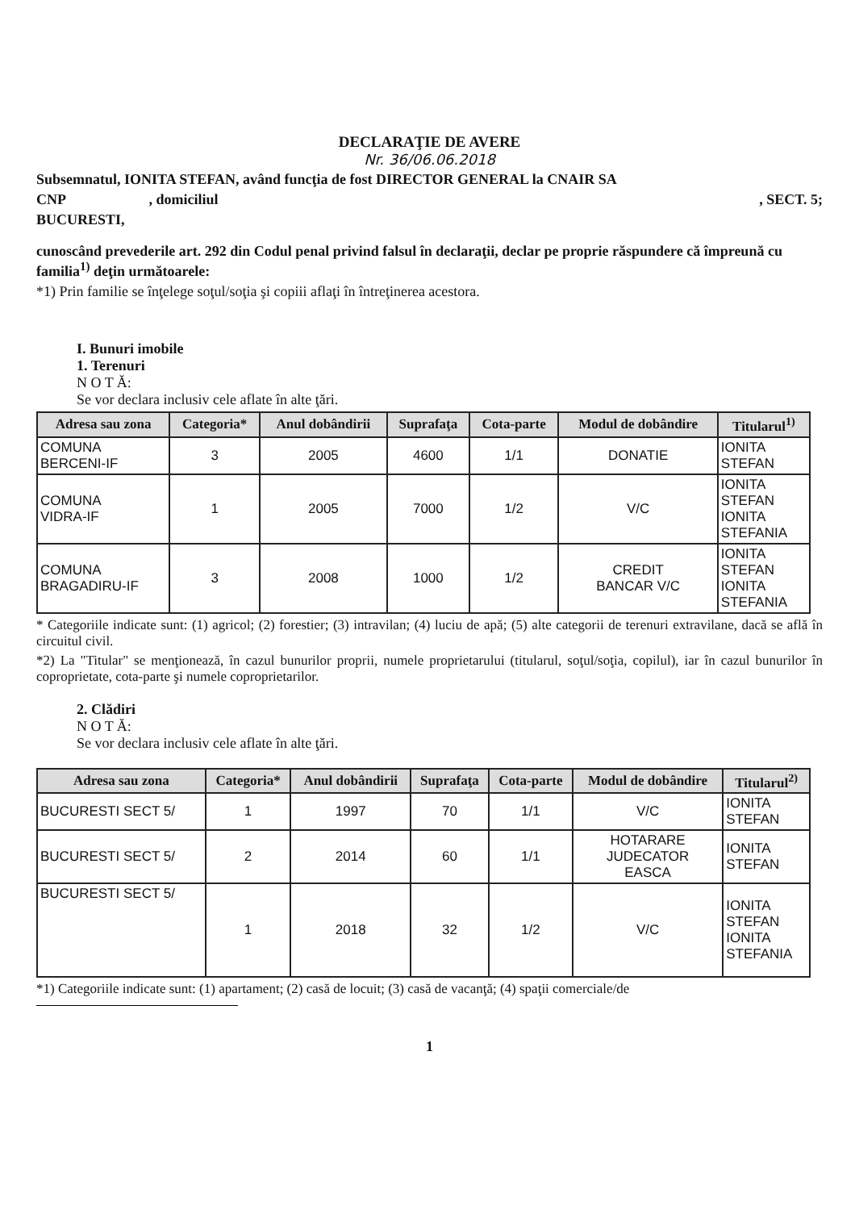DECLARAŢIE DE AVERE
Nr. 36/06.06.2018
Subsemnatul, IONITA STEFAN, având funcţia de fost DIRECTOR GENERAL la CNAIR SA
CNP , domiciliul , SECT. 5;
BUCURESTI,
cunoscând prevederile art. 292 din Codul penal privind falsul în declaraţii, declar pe proprie răspundere că împreună cu familia<sup>1)</sup> deţin următoarele:
*1) Prin familie se înţelege soţul/soţia şi copiii aflaţi în întreţinerea acestora.
I. Bunuri imobile
1. Terenuri
N O T Ă:
Se vor declara inclusiv cele aflate în alte ţări.
| Adresa sau zona | Categoria* | Anul dobândirii | Suprafaţa | Cota-parte | Modul de dobândire | Titularul<sup>1)</sup> |
| --- | --- | --- | --- | --- | --- | --- |
| COMUNA BERCENI-IF | 3 | 2005 | 4600 | 1/1 | DONATIE | IONITA STEFAN |
| COMUNA VIDRA-IF | 1 | 2005 | 7000 | 1/2 | V/C | IONITA STEFAN IONITA STEFANIA |
| COMUNA BRAGADIRU-IF | 3 | 2008 | 1000 | 1/2 | CREDIT BANCAR V/C | IONITA STEFAN IONITA STEFANIA |
* Categoriile indicate sunt: (1) agricol; (2) forestier; (3) intravilan; (4) luciu de apă; (5) alte categorii de terenuri extravilane, dacă se află în circuitul civil.
*2) La "Titular" se menţionează, în cazul bunurilor proprii, numele proprietarului (titularul, soţul/soţia, copilul), iar în cazul bunurilor în coproprietate, cota-parte şi numele coproprietarilor.
2. Clădiri
N O T Ă:
Se vor declara inclusiv cele aflate în alte ţări.
| Adresa sau zona | Categoria* | Anul dobândirii | Suprafaţa | Cota-parte | Modul de dobândire | Titularul<sup>2)</sup> |
| --- | --- | --- | --- | --- | --- | --- |
| BUCURESTI SECT 5/ | 1 | 1997 | 70 | 1/1 | V/C | IONITA STEFAN |
| BUCURESTI SECT 5/ | 2 | 2014 | 60 | 1/1 | HOTARARE JUDECATOR EASCA | IONITA STEFAN |
| BUCURESTI SECT 5/ | 1 | 2018 | 32 | 1/2 | V/C | IONITA STEFAN IONITA STEFANIA |
*1) Categoriile indicate sunt: (1) apartament; (2) casă de locuit; (3) casă de vacanţă; (4) spaţii comerciale/de
1